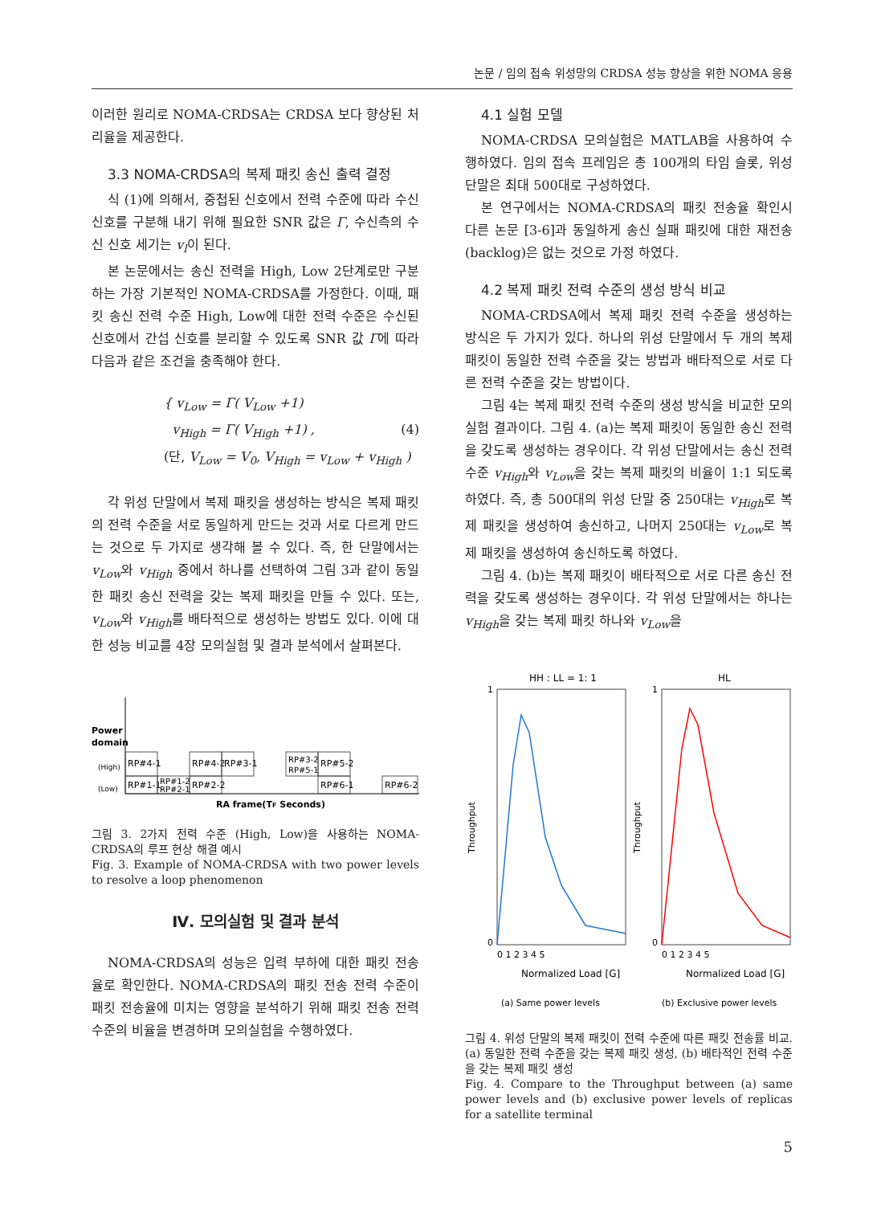논문 / 임의 접속 위성망의 CRDSA 성능 향상을 위한 NOMA 응용
이러한 원리로 NOMA-CRDSA는 CRDSA 보다 향상된 처리율을 제공한다.
3.3 NOMA-CRDSA의 복제 패킷 송신 출력 결정
식 (1)에 의해서, 중첩된 신호에서 전력 수준에 따라 수신 신호를 구분해 내기 위해 필요한 SNR 값은 Γ, 수신측의 수신 신호 세기는 v<sub>l</sub>이 된다.
본 논문에서는 송신 전력을 High, Low 2단계로만 구분하는 가장 기본적인 NOMA-CRDSA를 가정한다. 이때, 패킷 송신 전력 수준 High, Low에 대한 전력 수준은 수신된 신호에서 간섭 신호를 분리할 수 있도록 SNR 값 Γ에 따라 다음과 같은 조건을 충족해야 한다.
{ v<sub>Low</sub> = Γ( V<sub>Low</sub> +1)
v<sub>High</sub> = Γ( V<sub>High</sub> +1) , (4)
(단, V<sub>Low</sub> = V<sub>0</sub>, V<sub>High</sub> = v<sub>Low</sub> + v<sub>High</sub> )
각 위성 단말에서 복제 패킷을 생성하는 방식은 복제 패킷의 전력 수준을 서로 동일하게 만드는 것과 서로 다르게 만드는 것으로 두 가지로 생각해 볼 수 있다. 즉, 한 단말에서는 v<sub>Low</sub>와 v<sub>High</sub> 중에서 하나를 선택하여 그림 3과 같이 동일한 패킷 송신 전력을 갖는 복제 패킷을 만들 수 있다. 또는, v<sub>Low</sub>와 v<sub>High</sub>를 배타적으로 생성하는 방법도 있다. 이에 대한 성능 비교를 4장 모의실험 및 결과 분석에서 살펴본다.
Power
domain
(High)
(Low)
RP#4-1
RP#1-1
RP#1-2
RP#2-1
RP#4-2
RP#3-1
RP#2-2
RP#3-2
RP#5-1
RP#5-2
RP#6-1
RP#6-2
RA frame(TF Seconds)
그림 3. 2가지 전력 수준 (High, Low)을 사용하는 NOMA-CRDSA의 루프 현상 해결 예시
Fig. 3. Example of NOMA-CRDSA with two power levels to resolve a loop phenomenon
Ⅳ. 모의실험 및 결과 분석
NOMA-CRDSA의 성능은 입력 부하에 대한 패킷 전송율로 확인한다. NOMA-CRDSA의 패킷 전송 전력 수준이 패킷 전송율에 미치는 영향을 분석하기 위해 패킷 전송 전력 수준의 비율을 변경하며 모의실험을 수행하였다.
4.1 실험 모델
NOMA-CRDSA 모의실험은 MATLAB을 사용하여 수행하였다. 임의 접속 프레임은 총 100개의 타임 슬롯, 위성 단말은 최대 500대로 구성하였다.
본 연구에서는 NOMA-CRDSA의 패킷 전송율 확인시 다른 논문 [3-6]과 동일하게 송신 실패 패킷에 대한 재전송 (backlog)은 없는 것으로 가정 하였다.
4.2 복제 패킷 전력 수준의 생성 방식 비교
NOMA-CRDSA에서 복제 패킷 전력 수준을 생성하는 방식은 두 가지가 있다. 하나의 위성 단말에서 두 개의 복제 패킷이 동일한 전력 수준을 갖는 방법과 배타적으로 서로 다른 전력 수준을 갖는 방법이다.
그림 4는 복제 패킷 전력 수준의 생성 방식을 비교한 모의 실험 결과이다. 그림 4. (a)는 복제 패킷이 동일한 송신 전력을 갖도록 생성하는 경우이다. 각 위성 단말에서는 송신 전력 수준 v<sub>High</sub>와 v<sub>Low</sub>을 갖는 복제 패킷의 비율이 1:1 되도록 하였다. 즉, 총 500대의 위성 단말 중 250대는 v<sub>High</sub>로 복제 패킷을 생성하여 송신하고, 나머지 250대는 v<sub>Low</sub>로 복제 패킷을 생성하여 송신하도록 하였다.
그림 4. (b)는 복제 패킷이 배타적으로 서로 다른 송신 전력을 갖도록 생성하는 경우이다. 각 위성 단말에서는 하나는 v<sub>High</sub>을 갖는 복제 패킷 하나와 v<sub>Low</sub>을
HH : LL = 1: 1
HL
1
0
1
0
Throughput
Throughput
0 1 2 3 4 5
0 1 2 3 4 5
Normalized Load [G]
Normalized Load [G]
(a) Same power levels
(b) Exclusive power levels
그림 4. 위성 단말의 복제 패킷이 전력 수준에 따른 패킷 전송률 비교. (a) 동일한 전력 수준을 갖는 복제 패킷 생성, (b) 배타적인 전력 수준을 갖는 복제 패킷 생성
Fig. 4. Compare to the Throughput between (a) same power levels and (b) exclusive power levels of replicas for a satellite terminal
5